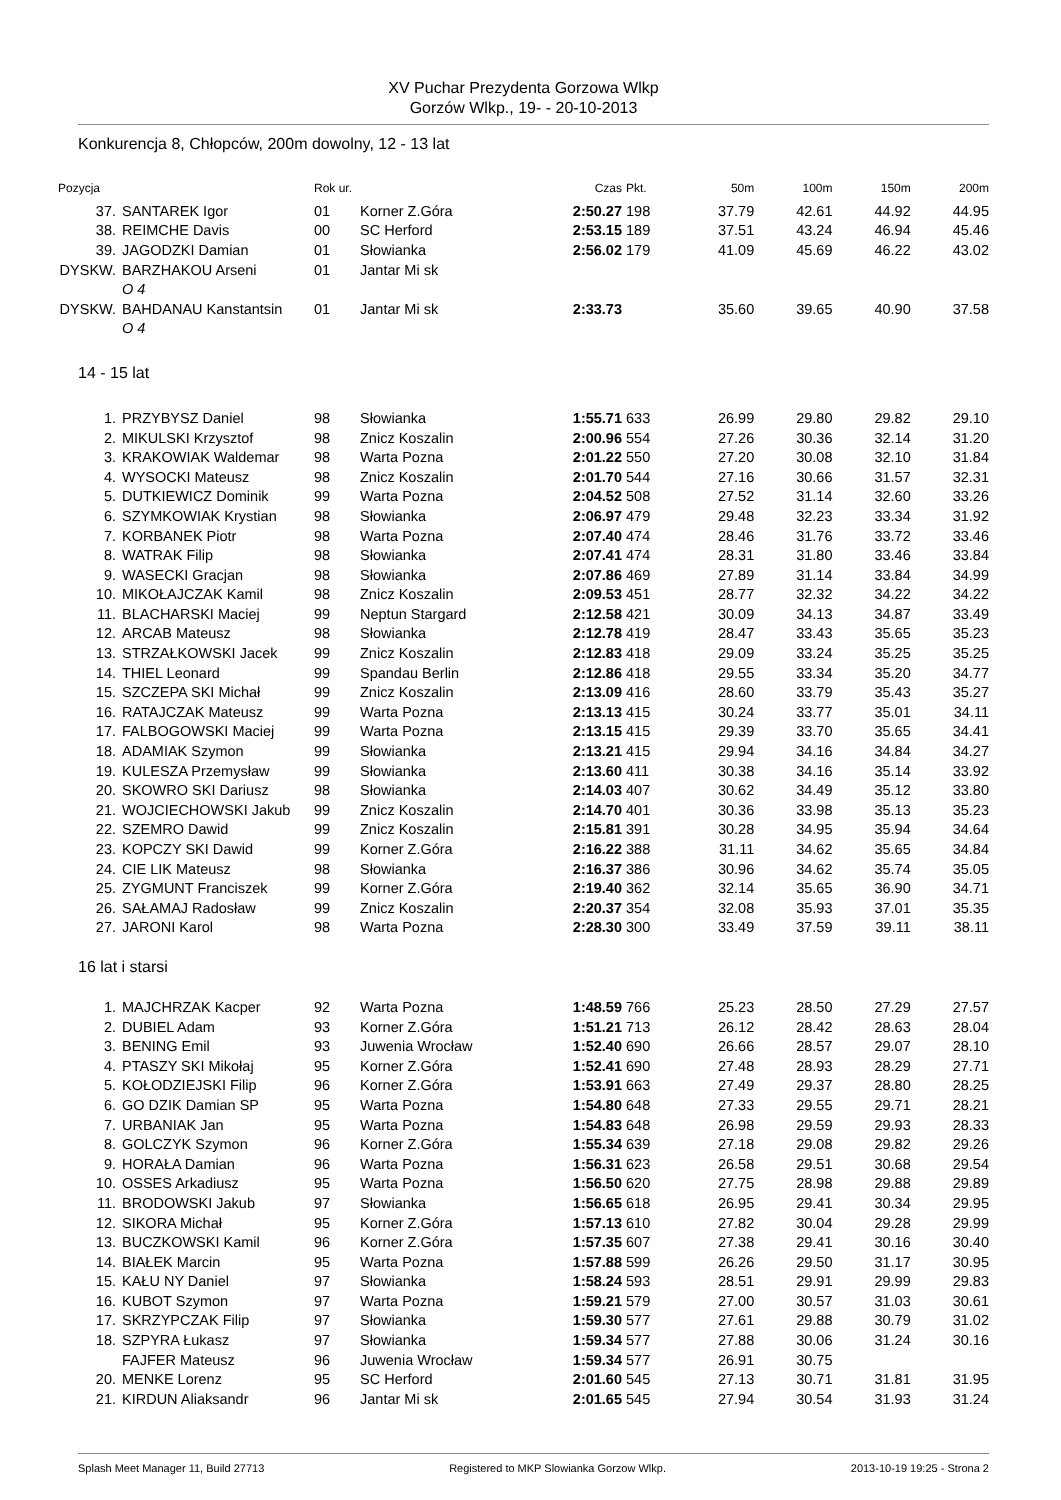XV Puchar Prezydenta Gorzowa Wlkp
Gorzów Wlkp., 19- - 20-10-2013
Konkurencja 8, Chłopców, 200m dowolny, 12 - 13 lat
| Pozycja | | Rok ur. | | Czas | Pkt. | 50m | 100m | 150m | 200m |
| --- | --- | --- | --- | --- | --- | --- | --- | --- | --- |
| 37. | SANTAREK Igor | 01 | Korner Z.Góra | 2:50.27 | 198 | 37.79 | 42.61 | 44.92 | 44.95 |
| 38. | REIMCHE Davis | 00 | SC Herford | 2:53.15 | 189 | 37.51 | 43.24 | 46.94 | 45.46 |
| 39. | JAGODZKI Damian | 01 | Słowianka | 2:56.02 | 179 | 41.09 | 45.69 | 46.22 | 43.02 |
| DYSKW. | BARZHAKOU Arseni | 01 | Jantar Mi sk | | | | | | |
| | O 4 | | | | | | | | |
| DYSKW. | BAHDANAU Kanstantsin | 01 | Jantar Mi sk | 2:33.73 | | 35.60 | 39.65 | 40.90 | 37.58 |
| | O 4 | | | | | | | | |
| 14 - 15 lat | | | | | | | | | |
| 1. | PRZYBYSZ Daniel | 98 | Słowianka | 1:55.71 | 633 | 26.99 | 29.80 | 29.82 | 29.10 |
| 2. | MIKULSKI Krzysztof | 98 | Znicz Koszalin | 2:00.96 | 554 | 27.26 | 30.36 | 32.14 | 31.20 |
| 3. | KRAKOWIAK Waldemar | 98 | Warta Pozna | 2:01.22 | 550 | 27.20 | 30.08 | 32.10 | 31.84 |
| 4. | WYSOCKI Mateusz | 98 | Znicz Koszalin | 2:01.70 | 544 | 27.16 | 30.66 | 31.57 | 32.31 |
| 5. | DUTKIEWICZ Dominik | 99 | Warta Pozna | 2:04.52 | 508 | 27.52 | 31.14 | 32.60 | 33.26 |
| 6. | SZYMKOWIAK Krystian | 98 | Słowianka | 2:06.97 | 479 | 29.48 | 32.23 | 33.34 | 31.92 |
| 7. | KORBANEK Piotr | 98 | Warta Pozna | 2:07.40 | 474 | 28.46 | 31.76 | 33.72 | 33.46 |
| 8. | WATRAK Filip | 98 | Słowianka | 2:07.41 | 474 | 28.31 | 31.80 | 33.46 | 33.84 |
| 9. | WASECKI Gracjan | 98 | Słowianka | 2:07.86 | 469 | 27.89 | 31.14 | 33.84 | 34.99 |
| 10. | MIKOŁAJCZAK Kamil | 98 | Znicz Koszalin | 2:09.53 | 451 | 28.77 | 32.32 | 34.22 | 34.22 |
| 11. | BLACHARSKI Maciej | 99 | Neptun Stargard | 2:12.58 | 421 | 30.09 | 34.13 | 34.87 | 33.49 |
| 12. | ARCAB Mateusz | 98 | Słowianka | 2:12.78 | 419 | 28.47 | 33.43 | 35.65 | 35.23 |
| 13. | STRZAŁKOWSKI Jacek | 99 | Znicz Koszalin | 2:12.83 | 418 | 29.09 | 33.24 | 35.25 | 35.25 |
| 14. | THIEL Leonard | 99 | Spandau Berlin | 2:12.86 | 418 | 29.55 | 33.34 | 35.20 | 34.77 |
| 15. | SZCZEPA SKI Michał | 99 | Znicz Koszalin | 2:13.09 | 416 | 28.60 | 33.79 | 35.43 | 35.27 |
| 16. | RATAJCZAK Mateusz | 99 | Warta Pozna | 2:13.13 | 415 | 30.24 | 33.77 | 35.01 | 34.11 |
| 17. | FALBOGOWSKI Maciej | 99 | Warta Pozna | 2:13.15 | 415 | 29.39 | 33.70 | 35.65 | 34.41 |
| 18. | ADAMIAK Szymon | 99 | Słowianka | 2:13.21 | 415 | 29.94 | 34.16 | 34.84 | 34.27 |
| 19. | KULESZA Przemysław | 99 | Słowianka | 2:13.60 | 411 | 30.38 | 34.16 | 35.14 | 33.92 |
| 20. | SKOWRO SKI Dariusz | 98 | Słowianka | 2:14.03 | 407 | 30.62 | 34.49 | 35.12 | 33.80 |
| 21. | WOJCIECHOWSKI Jakub | 99 | Znicz Koszalin | 2:14.70 | 401 | 30.36 | 33.98 | 35.13 | 35.23 |
| 22. | SZEMRO Dawid | 99 | Znicz Koszalin | 2:15.81 | 391 | 30.28 | 34.95 | 35.94 | 34.64 |
| 23. | KOPCZY SKI Dawid | 99 | Korner Z.Góra | 2:16.22 | 388 | 31.11 | 34.62 | 35.65 | 34.84 |
| 24. | CIE LIK Mateusz | 98 | Słowianka | 2:16.37 | 386 | 30.96 | 34.62 | 35.74 | 35.05 |
| 25. | ZYGMUNT Franciszek | 99 | Korner Z.Góra | 2:19.40 | 362 | 32.14 | 35.65 | 36.90 | 34.71 |
| 26. | SAŁAMAJ Radosław | 99 | Znicz Koszalin | 2:20.37 | 354 | 32.08 | 35.93 | 37.01 | 35.35 |
| 27. | JARONI Karol | 98 | Warta Pozna | 2:28.30 | 300 | 33.49 | 37.59 | 39.11 | 38.11 |
| 16 lat i starsi | | | | | | | | | |
| 1. | MAJCHRZAK Kacper | 92 | Warta Pozna | 1:48.59 | 766 | 25.23 | 28.50 | 27.29 | 27.57 |
| 2. | DUBIEL Adam | 93 | Korner Z.Góra | 1:51.21 | 713 | 26.12 | 28.42 | 28.63 | 28.04 |
| 3. | BENING Emil | 93 | Juwenia Wrocław | 1:52.40 | 690 | 26.66 | 28.57 | 29.07 | 28.10 |
| 4. | PTASZY SKI Mikołaj | 95 | Korner Z.Góra | 1:52.41 | 690 | 27.48 | 28.93 | 28.29 | 27.71 |
| 5. | KOŁODZIEJSKI Filip | 96 | Korner Z.Góra | 1:53.91 | 663 | 27.49 | 29.37 | 28.80 | 28.25 |
| 6. | GO DZIK Damian SP | 95 | Warta Pozna | 1:54.80 | 648 | 27.33 | 29.55 | 29.71 | 28.21 |
| 7. | URBANIAK Jan | 95 | Warta Pozna | 1:54.83 | 648 | 26.98 | 29.59 | 29.93 | 28.33 |
| 8. | GOLCZYK Szymon | 96 | Korner Z.Góra | 1:55.34 | 639 | 27.18 | 29.08 | 29.82 | 29.26 |
| 9. | HORAŁA Damian | 96 | Warta Pozna | 1:56.31 | 623 | 26.58 | 29.51 | 30.68 | 29.54 |
| 10. | OSSES Arkadiusz | 95 | Warta Pozna | 1:56.50 | 620 | 27.75 | 28.98 | 29.88 | 29.89 |
| 11. | BRODOWSKI Jakub | 97 | Słowianka | 1:56.65 | 618 | 26.95 | 29.41 | 30.34 | 29.95 |
| 12. | SIKORA Michał | 95 | Korner Z.Góra | 1:57.13 | 610 | 27.82 | 30.04 | 29.28 | 29.99 |
| 13. | BUCZKOWSKI Kamil | 96 | Korner Z.Góra | 1:57.35 | 607 | 27.38 | 29.41 | 30.16 | 30.40 |
| 14. | BIAŁEK Marcin | 95 | Warta Pozna | 1:57.88 | 599 | 26.26 | 29.50 | 31.17 | 30.95 |
| 15. | KAŁU NY Daniel | 97 | Słowianka | 1:58.24 | 593 | 28.51 | 29.91 | 29.99 | 29.83 |
| 16. | KUBOT Szymon | 97 | Warta Pozna | 1:59.21 | 579 | 27.00 | 30.57 | 31.03 | 30.61 |
| 17. | SKRZYPCZAK Filip | 97 | Słowianka | 1:59.30 | 577 | 27.61 | 29.88 | 30.79 | 31.02 |
| 18. | SZPYRA Łukasz | 97 | Słowianka | 1:59.34 | 577 | 27.88 | 30.06 | 31.24 | 30.16 |
| | FAJFER Mateusz | 96 | Juwenia Wrocław | 1:59.34 | 577 | 26.91 | 30.75 | | |
| 20. | MENKE Lorenz | 95 | SC Herford | 2:01.60 | 545 | 27.13 | 30.71 | 31.81 | 31.95 |
| 21. | KIRDUN Aliaksandr | 96 | Jantar Mi sk | 2:01.65 | 545 | 27.94 | 30.54 | 31.93 | 31.24 |
Splash Meet Manager 11, Build 27713 Registered to MKP Slowianka Gorzow Wlkp. 2013-10-19 19:25 - Strona 2